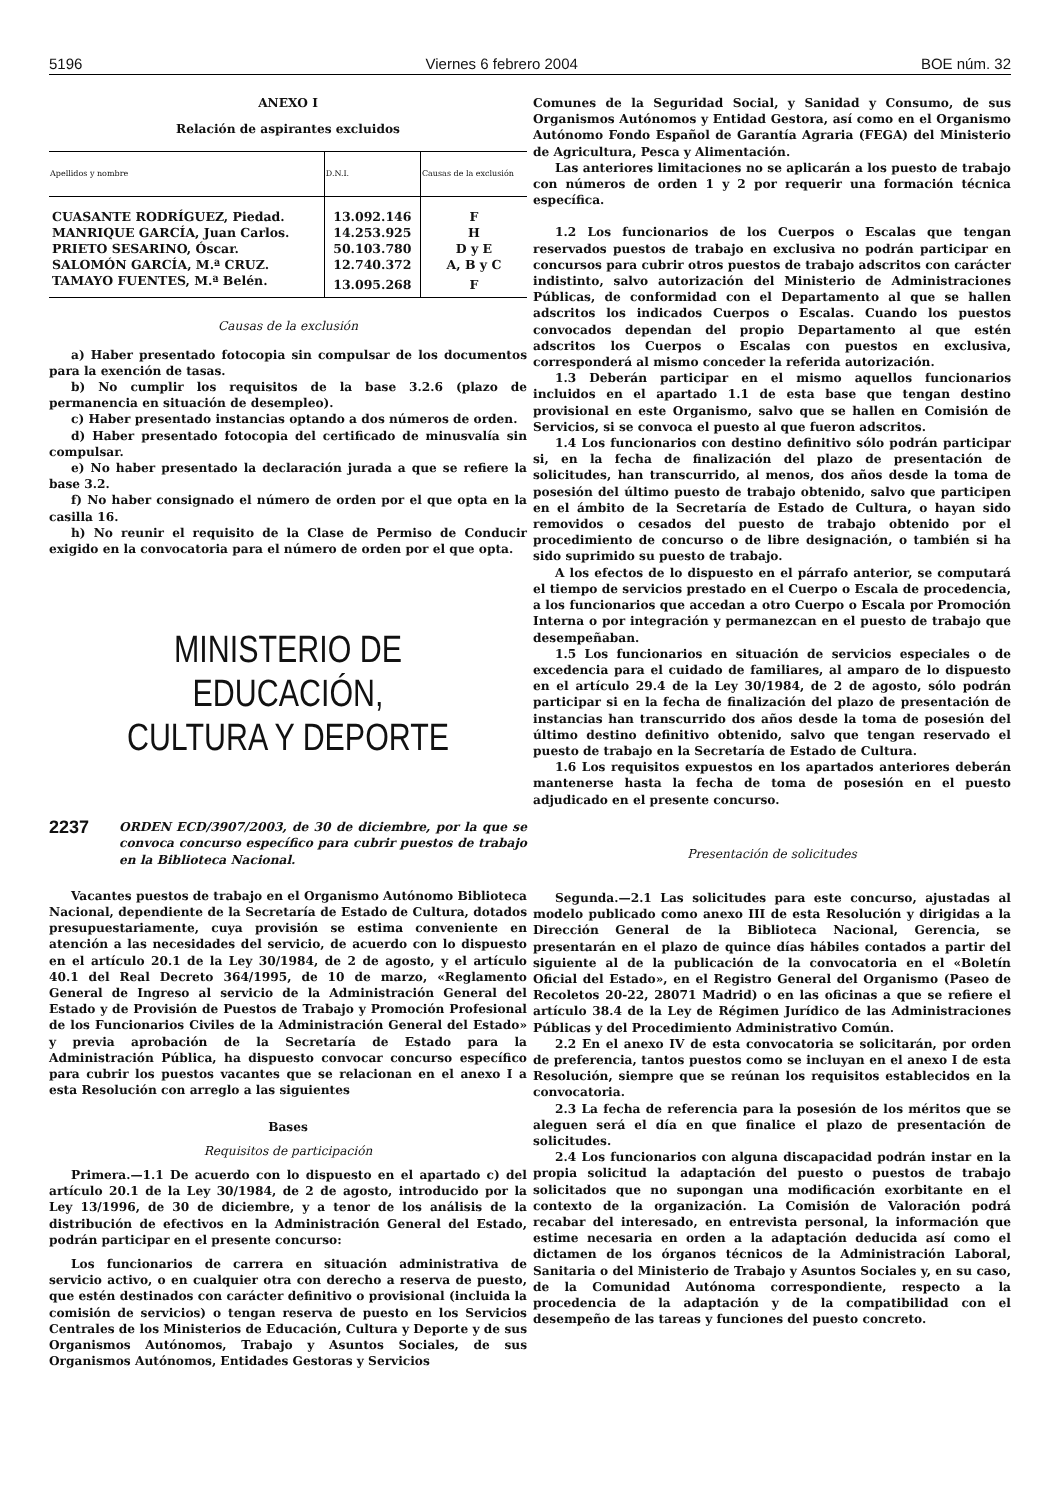5196 Viernes 6 febrero 2004 BOE núm. 32
ANEXO I
Relación de aspirantes excluidos
| Apellidos y nombre | D.N.I. | Causas de la exclusión |
| --- | --- | --- |
| CUASANTE RODRÍGUEZ, Piedad. | 13.092.146 | F |
| MANRIQUE GARCÍA, Juan Carlos. | 14.253.925 | H |
| PRIETO SESARINO, Óscar. | 50.103.780 | D y E |
| SALOMÓN GARCÍA, M.ª CRUZ. | 12.740.372 | A, B y C |
| TAMAYO FUENTES, M.ª Belén. | 13.095.268 | F |
Causas de la exclusión
a) Haber presentado fotocopia sin compulsar de los documentos para la exención de tasas.
b) No cumplir los requisitos de la base 3.2.6 (plazo de permanencia en situación de desempleo).
c) Haber presentado instancias optando a dos números de orden.
d) Haber presentado fotocopia del certificado de minusvalía sin compulsar.
e) No haber presentado la declaración jurada a que se refiere la base 3.2.
f) No haber consignado el número de orden por el que opta en la casilla 16.
h) No reunir el requisito de la Clase de Permiso de Conducir exigido en la convocatoria para el número de orden por el que opta.
MINISTERIO DE EDUCACIÓN,
CULTURA Y DEPORTE
2237 ORDEN ECD/3907/2003, de 30 de diciembre, por la que se convoca concurso específico para cubrir puestos de trabajo en la Biblioteca Nacional.
Vacantes puestos de trabajo en el Organismo Autónomo Biblioteca Nacional, dependiente de la Secretaría de Estado de Cultura, dotados presupuestariamente, cuya provisión se estima conveniente en atención a las necesidades del servicio, de acuerdo con lo dispuesto en el artículo 20.1 de la Ley 30/1984, de 2 de agosto, y el artículo 40.1 del Real Decreto 364/1995, de 10 de marzo, «Reglamento General de Ingreso al servicio de la Administración General del Estado y de Provisión de Puestos de Trabajo y Promoción Profesional de los Funcionarios Civiles de la Administración General del Estado» y previa aprobación de la Secretaría de Estado para la Administración Pública, ha dispuesto convocar concurso específico para cubrir los puestos vacantes que se relacionan en el anexo I a esta Resolución con arreglo a las siguientes
Bases
Requisitos de participación
Primera.—1.1 De acuerdo con lo dispuesto en el apartado c) del artículo 20.1 de la Ley 30/1984, de 2 de agosto, introducido por la Ley 13/1996, de 30 de diciembre, y a tenor de los análisis de la distribución de efectivos en la Administración General del Estado, podrán participar en el presente concurso:
Los funcionarios de carrera en situación administrativa de servicio activo, o en cualquier otra con derecho a reserva de puesto, que estén destinados con carácter definitivo o provisional (incluida la comisión de servicios) o tengan reserva de puesto en los Servicios Centrales de los Ministerios de Educación, Cultura y Deporte y de sus Organismos Autónomos, Trabajo y Asuntos Sociales, de sus Organismos Autónomos, Entidades Gestoras y Servicios
Comunes de la Seguridad Social, y Sanidad y Consumo, de sus Organismos Autónomos y Entidad Gestora, así como en el Organismo Autónomo Fondo Español de Garantía Agraria (FEGA) del Ministerio de Agricultura, Pesca y Alimentación.
Las anteriores limitaciones no se aplicarán a los puesto de trabajo con números de orden 1 y 2 por requerir una formación técnica específica.
1.2 Los funcionarios de los Cuerpos o Escalas que tengan reservados puestos de trabajo en exclusiva no podrán participar en concursos para cubrir otros puestos de trabajo adscritos con carácter indistinto, salvo autorización del Ministerio de Administraciones Públicas, de conformidad con el Departamento al que se hallen adscritos los indicados Cuerpos o Escalas. Cuando los puestos convocados dependan del propio Departamento al que estén adscritos los Cuerpos o Escalas con puestos en exclusiva, corresponderá al mismo conceder la referida autorización.
1.3 Deberán participar en el mismo aquellos funcionarios incluidos en el apartado 1.1 de esta base que tengan destino provisional en este Organismo, salvo que se hallen en Comisión de Servicios, si se convoca el puesto al que fueron adscritos.
1.4 Los funcionarios con destino definitivo sólo podrán participar si, en la fecha de finalización del plazo de presentación de solicitudes, han transcurrido, al menos, dos años desde la toma de posesión del último puesto de trabajo obtenido, salvo que participen en el ámbito de la Secretaría de Estado de Cultura, o hayan sido removidos o cesados del puesto de trabajo obtenido por el procedimiento de concurso o de libre designación, o también si ha sido suprimido su puesto de trabajo.
A los efectos de lo dispuesto en el párrafo anterior, se computará el tiempo de servicios prestado en el Cuerpo o Escala de procedencia, a los funcionarios que accedan a otro Cuerpo o Escala por Promoción Interna o por integración y permanezcan en el puesto de trabajo que desempeñaban.
1.5 Los funcionarios en situación de servicios especiales o de excedencia para el cuidado de familiares, al amparo de lo dispuesto en el artículo 29.4 de la Ley 30/1984, de 2 de agosto, sólo podrán participar si en la fecha de finalización del plazo de presentación de instancias han transcurrido dos años desde la toma de posesión del último destino definitivo obtenido, salvo que tengan reservado el puesto de trabajo en la Secretaría de Estado de Cultura.
1.6 Los requisitos expuestos en los apartados anteriores deberán mantenerse hasta la fecha de toma de posesión en el puesto adjudicado en el presente concurso.
Presentación de solicitudes
Segunda.—2.1 Las solicitudes para este concurso, ajustadas al modelo publicado como anexo III de esta Resolución y dirigidas a la Dirección General de la Biblioteca Nacional, Gerencia, se presentarán en el plazo de quince días hábiles contados a partir del siguiente al de la publicación de la convocatoria en el «Boletín Oficial del Estado», en el Registro General del Organismo (Paseo de Recoletos 20-22, 28071 Madrid) o en las oficinas a que se refiere el artículo 38.4 de la Ley de Régimen Jurídico de las Administraciones Públicas y del Procedimiento Administrativo Común.
2.2 En el anexo IV de esta convocatoria se solicitarán, por orden de preferencia, tantos puestos como se incluyan en el anexo I de esta Resolución, siempre que se reúnan los requisitos establecidos en la convocatoria.
2.3 La fecha de referencia para la posesión de los méritos que se aleguen será el día en que finalice el plazo de presentación de solicitudes.
2.4 Los funcionarios con alguna discapacidad podrán instar en la propia solicitud la adaptación del puesto o puestos de trabajo solicitados que no supongan una modificación exorbitante en el contexto de la organización. La Comisión de Valoración podrá recabar del interesado, en entrevista personal, la información que estime necesaria en orden a la adaptación deducida así como el dictamen de los órganos técnicos de la Administración Laboral, Sanitaria o del Ministerio de Trabajo y Asuntos Sociales y, en su caso, de la Comunidad Autónoma correspondiente, respecto a la procedencia de la adaptación y de la compatibilidad con el desempeño de las tareas y funciones del puesto concreto.